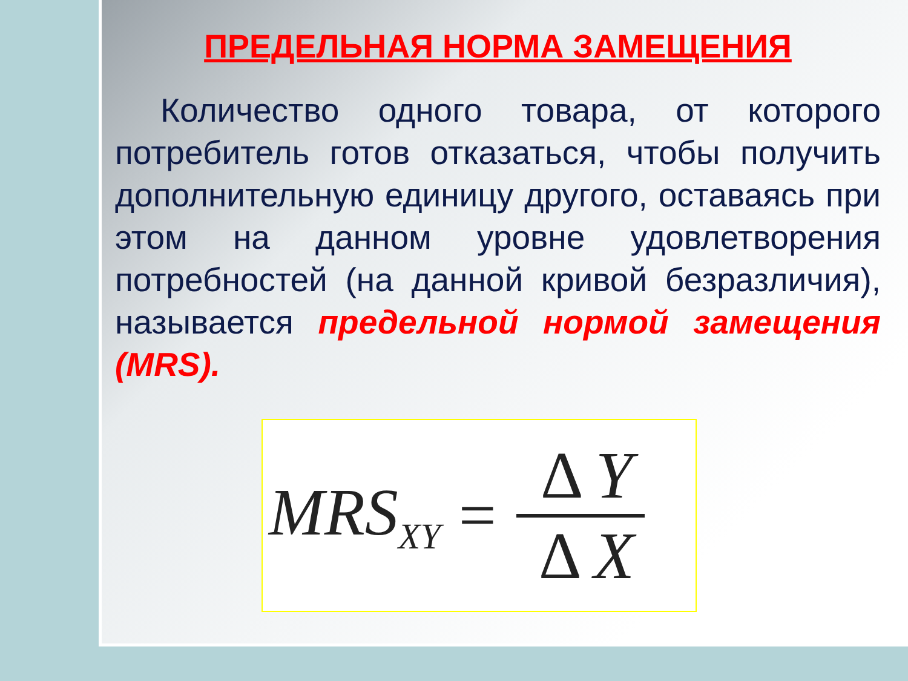ПРЕДЕЛЬНАЯ НОРМА ЗАМЕЩЕНИЯ
Количество одного товара, от которого потребитель готов отказаться, чтобы получить дополнительную единицу другого, оставаясь при этом на данном уровне удовлетворения потребностей (на данной кривой безразличия), называется предельной нормой замещения (MRS).
MRS<sub>XY</sub> = Δ Y Δ X